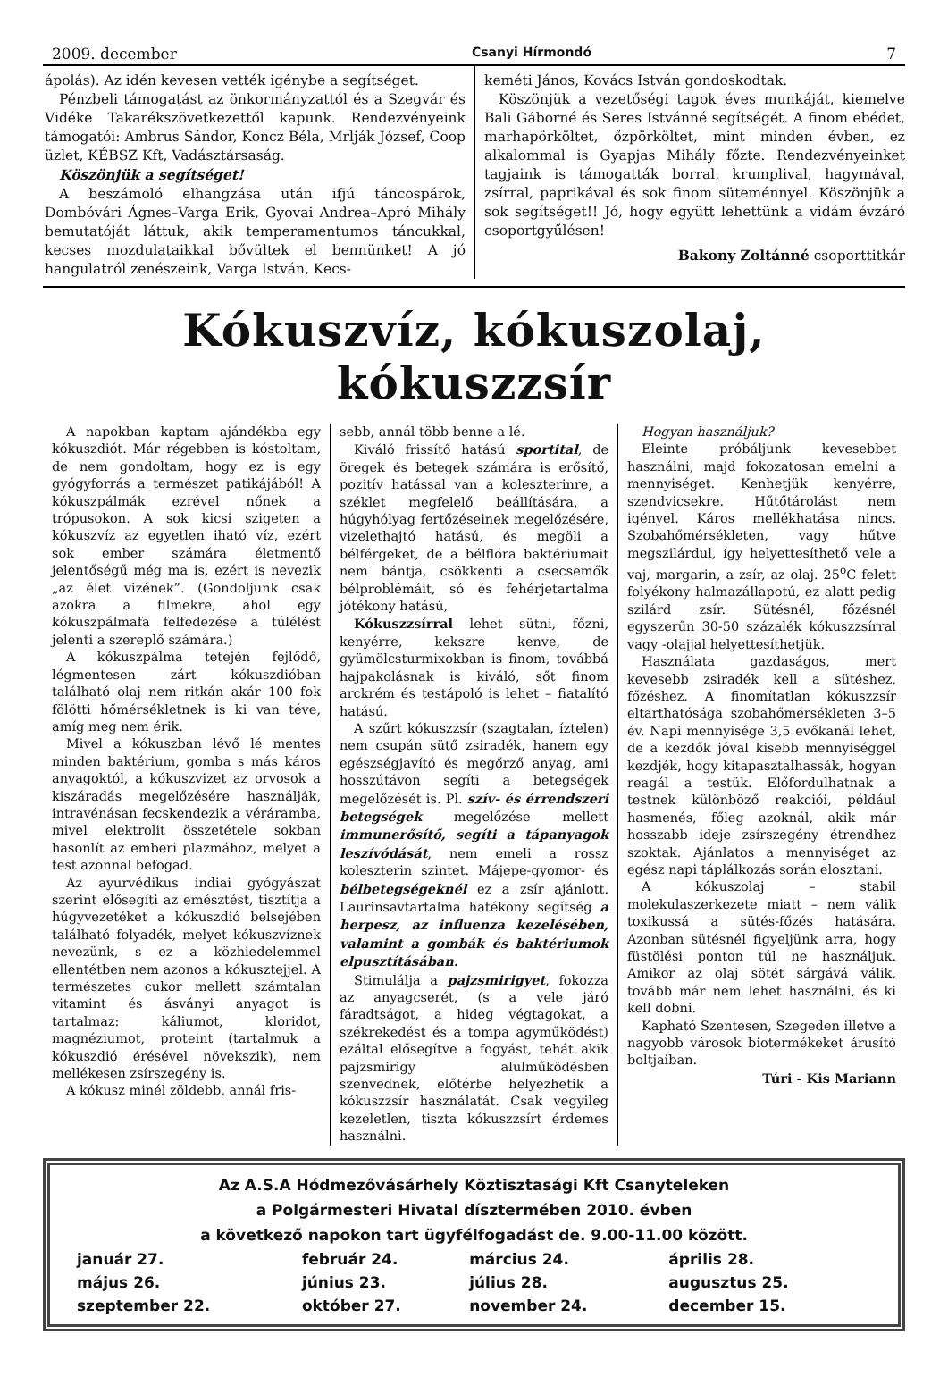2009. december Csanyi Hírmondó 7
ápolás). Az idén kevesen vették igénybe a segítséget.
Pénzbeli támogatást az önkormányzattól és a Szegvár és Vidéke Takarékszövetkezettől kapunk. Rendezvényeink támogatói: Ambrus Sándor, Koncz Béla, Mrlják József, Coop üzlet, KÉBSZ Kft, Vadásztársaság.
Köszönjük a segítséget!
A beszámoló elhangzása után ifjú táncospárok, Dombóvári Ágnes–Varga Erik, Gyovai Andrea–Apró Mihály bemutatóját láttuk, akik temperamentumos táncukkal, kecses mozdulataikkal bővültek el bennünket! A jó hangulatról zenészeink, Varga István, Kecs-
keméti János, Kovács István gondoskodtak.
Köszönjük a vezetőségi tagok éves munkáját, kiemelve Bali Gáborné és Seres Istvánné segítségét. A finom ebédet, marhapörköltet, őzpörköltet, mint minden évben, ez alkalommal is Gyapjas Mihály főzte. Rendezvényeinket tagjaink is támogatták borral, krumplival, hagymával, zsírral, paprikával és sok finom süteménnyel. Köszönjük a sok segítséget!! Jó, hogy együtt lehettünk a vidám évzáró csoportgyűlésen!
Bakony Zoltánné csoporttitkár
Kókuszvíz, kókuszolaj, kókuszzsír
A napokban kaptam ajándékba egy kókuszdiót. Már régebben is kóstoltam, de nem gondoltam, hogy ez is egy gyógyforrás a természet patikájából! A kókuszpálmák ezrével nőnek a trópusokon. A sok kicsi szigeten a kókuszvíz az egyetlen iható víz, ezért sok ember számára életmentő jelentőségű még ma is, ezért is nevezik „az élet vizének”. (Gondoljunk csak azokra a filmekre, ahol egy kókuszpálmafa felfedezése a túlélést jelenti a szereplő számára.)
A kókuszpálma tetején fejlődő, légmentesen zárt kókuszdióban található olaj nem ritkán akár 100 fok fölötti hőmérsékletnek is ki van téve, amíg meg nem érik.
Mivel a kókuszban lévő lé mentes minden baktérium, gomba s más káros anyagoktól, a kókuszvizet az orvosok a kiszáradás megelőzésére használják, intravénásan fecskendezik a véráramba, mivel elektrolit összetétele sokban hasonlít az emberi plazmához, melyet a test azonnal befogad.
Az ayurvédikus indiai gyógyászat szerint elősegíti az emésztést, tisztítja a húgyvezetéket a kókuszdió belsejében található folyadék, melyet kókuszvíznek nevezünk, s ez a közhiedelemmel ellentétben nem azonos a kókusztejjel. A természetes cukor mellett számtalan vitamint és ásványi anyagot is tartalmaz: káliumot, kloridot, magnéziumot, proteint (tartalmuk a kókuszdió érésével növekszik), nem mellékesen zsírszegény is.
A kókusz minél zöldebb, annál fris-
sebb, annál több benne a lé.
Kiváló frissítő hatású sportital, de öregek és betegek számára is erősítő, pozitív hatással van a koleszterinre, a széklet megfelelő beállítására, a húgyhólyag fertőzéseinek megelőzésére, vizelethajtó hatású, és megöli a bélférgeket, de a bélflóra baktériumait nem bántja, csökkenti a csecsemők bélproblémáit, só és fehérjetartalma jótékony hatású,
Kókuszzsírral lehet sütni, főzni, kenyérre, kekszre kenve, de gyümölcsturmixokban is finom, továbbá hajpakolásnak is kiváló, sőt finom arckrém és testápoló is lehet – fiatalító hatású.
A szűrt kókuszzsír (szagtalan, íztelen) nem csupán sütő zsiradék, hanem egy egészségjavító és megőrző anyag, ami hosszútávon segíti a betegségek megelőzését is. Pl. szív- és érrendszeri betegségek megelőzése mellett immunerősítő, segíti a tápanyagok leszívódását, nem emeli a rossz koleszterin szintet. Májepe-gyomor- és bélbetegségeknél ez a zsír ajánlott. Laurinsavtartalma hatékony segítség a herpesz, az influenza kezelésében, valamint a gombák és baktériumok elpusztításában.
Stimulálja a pajzsmirigyet, fokozza az anyagcserét, (s a vele járó fáradtságot, a hideg végtagokat, a székrekedést és a tompa agyműködést) ezáltal elősegítve a fogyást, tehát akik pajzsmirigy alulműködésben szenvednek, előtérbe helyezhetik a kókuszzsír használatát. Csak vegyileg kezeletlen, tiszta kókuszzsírt érdemes használni.
Hogyan használjuk?
Eleinte próbáljunk kevesebbet használni, majd fokozatosan emelni a mennyiséget. Kenhetjük kenyérre, szendvicsekre. Hűtőtárolást nem igényel. Káros mellékhatása nincs. Szobahőmérsékleten, vagy hűtve megszilárdul, így helyettesíthető vele a vaj, margarin, a zsír, az olaj. 25<sup>o</sup>C felett folyékony halmazállapotú, ez alatt pedig szilárd zsír. Sütésnél, főzésnél egyszerűn 30-50 százalék kókuszzsírral vagy -olajjal helyettesíthetjük.
Használata gazdaságos, mert kevesebb zsiradék kell a sütéshez, főzéshez. A finomítatlan kókuszzsír eltarthatósága szobahőmérsékleten 3–5 év. Napi mennyisége 3,5 evőkanál lehet, de a kezdők jóval kisebb mennyiséggel kezdjék, hogy kitapasztalhassák, hogyan reagál a testük. Előfordulhatnak a testnek különböző reakciói, például hasmenés, főleg azoknál, akik már hosszabb ideje zsírszegény étrendhez szoktak. Ajánlatos a mennyiséget az egész napi táplálkozás során elosztani.
A kókuszolaj – stabil molekulaszerkezete miatt – nem válik toxikussá a sütés-főzés hatására. Azonban sütésnél figyeljünk arra, hogy füstölési ponton túl ne használjuk. Amikor az olaj sötét sárgává válik, tovább már nem lehet használni, és ki kell dobni.
Kapható Szentesen, Szegeden illetve a nagyobb városok biotermékeket árusító boltjaiban.
Túri - Kis Mariann
Az A.S.A Hódmezővásárhely Köztisztasági Kft Csanyteleken
a Polgármesteri Hivatal dísztermében 2010. évben
a következő napokon tart ügyfélfogadást de. 9.00-11.00 között.
| január 27. | február 24. | március 24. | április 28. |
| május 26. | június 23. | július 28. | augusztus 25. |
| szeptember 22. | október 27. | november 24. | december 15. |